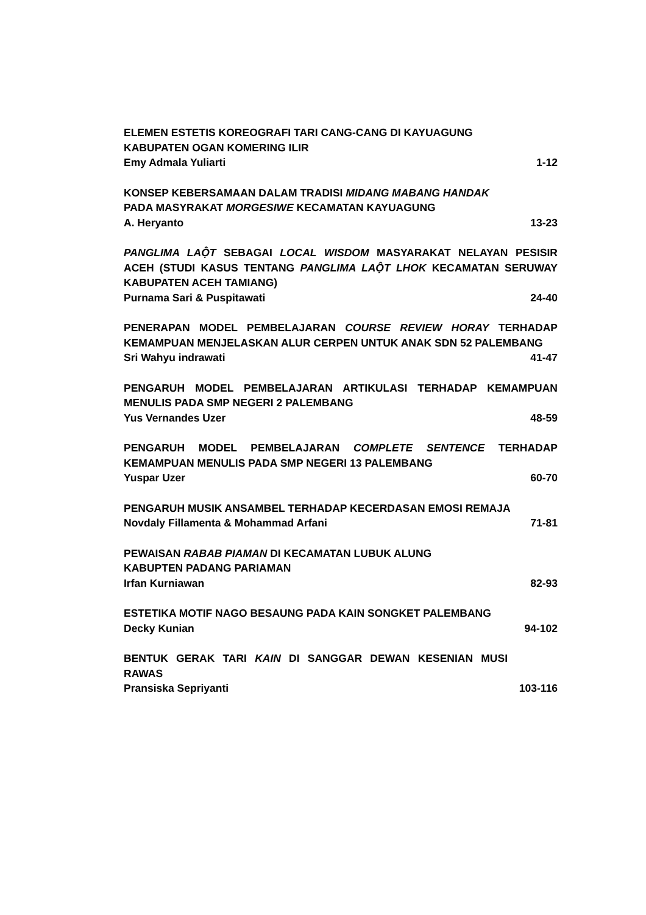ELEMEN ESTETIS KOREOGRAFI TARI CANG-CANG DI KAYUAGUNG
KABUPATEN OGAN KOMERING ILIR
Emy Admala Yuliarti 1-12
KONSEP KEBERSAMAAN DALAM TRADISI MIDANG MABANG HANDAK
PADA MASYRAKAT MORGESIWE KECAMATAN KAYUAGUNG
A. Heryanto 13-23
PANGLIMA LAỘT SEBAGAI LOCAL WISDOM MASYARAKAT NELAYAN PESISIR ACEH (STUDI KASUS TENTANG PANGLIMA LAỘT LHOK KECAMATAN SERUWAY KABUPATEN ACEH TAMIANG)
Purnama Sari & Puspitawati 24-40
PENERAPAN MODEL PEMBELAJARAN COURSE REVIEW HORAY TERHADAP KEMAMPUAN MENJELASKAN ALUR CERPEN UNTUK ANAK SDN 52 PALEMBANG
Sri Wahyu indrawati 41-47
PENGARUH MODEL PEMBELAJARAN ARTIKULASI TERHADAP KEMAMPUAN MENULIS PADA SMP NEGERI 2 PALEMBANG
Yus Vernandes Uzer 48-59
PENGARUH MODEL PEMBELAJARAN COMPLETE SENTENCE TERHADAP KEMAMPUAN MENULIS PADA SMP NEGERI 13 PALEMBANG
Yuspar Uzer 60-70
PENGARUH MUSIK ANSAMBEL TERHADAP KECERDASAN EMOSI REMAJA
Novdaly Fillamenta & Mohammad Arfani 71-81
PEWAISAN RABAB PIAMAN DI KECAMATAN LUBUK ALUNG
KABUPTEN PADANG PARIAMAN
Irfan Kurniawan 82-93
ESTETIKA MOTIF NAGO BESAUNG PADA KAIN SONGKET PALEMBANG
Decky Kunian 94-102
BENTUK GERAK TARI KAIN DI SANGGAR DEWAN KESENIAN MUSI RAWAS
Pransiska Sepriyanti 103-116